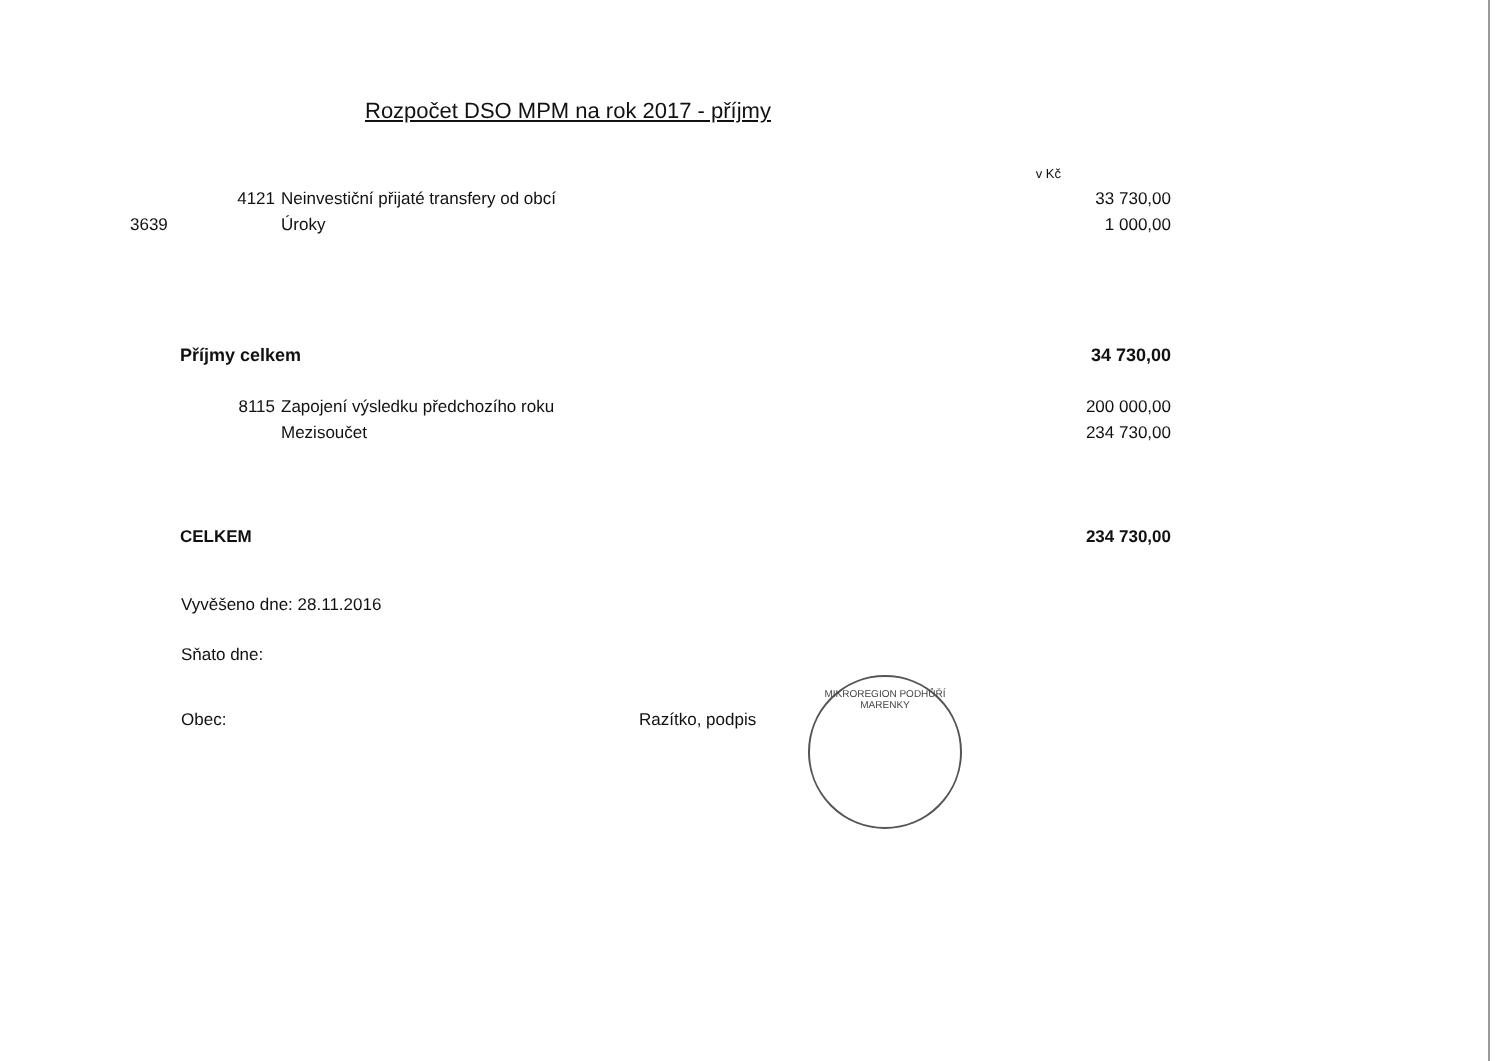Rozpočet DSO MPM na rok 2017 - příjmy
| | | | v Kč |
| | 4121 | Neinvestiční přijaté transfery od obcí | 33 730,00 |
| 3639 | | Úroky | 1 000,00 |
| | Příjmy celkem | | 34 730,00 |
| | 8115 | Zapojení výsledku předchozího roku | 200 000,00 |
| | | Mezisoučet | 234 730,00 |
| | CELKEM | | 234 730,00 |
Vyvěšeno dne: 28.11.2016
Sňato dne:
Obec: Razítko, podpis
MIKROREGION PODHŮŘÍ MARENKY